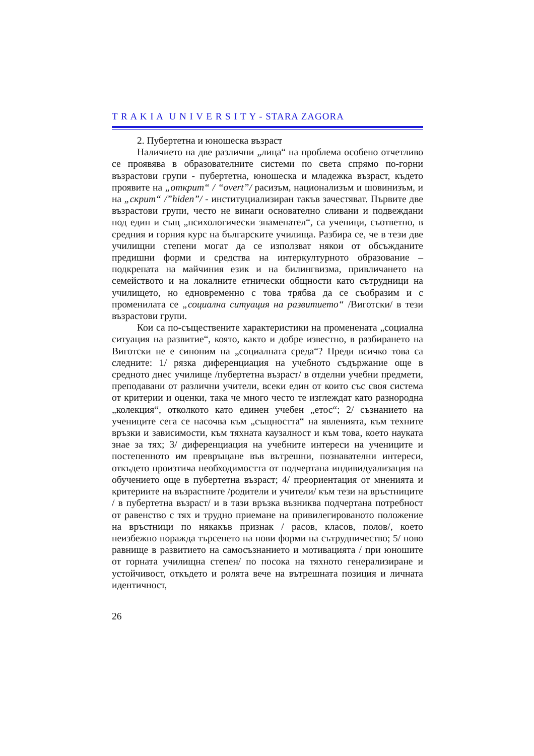T R A K I A U N I V E R S I T Y - STARA ZAGORA
2. Пубертетна и юношеска възраст
Наличието на две различни „лица“ на проблема особено отчетливо се проявява в образователните системи по света спрямо по-горни възрастови групи - пубертетна, юношеска и младежка възраст, където проявите на „открит“ / “overt”/ расизъм, национализъм и шовинизъм, и на „скрит“ /”hiden”/ - институциализиран такъв зачестяват. Първите две възрастови групи, често не винаги основателно сливани и подвеждани под един и същ „психологически знаменател“, са ученици, съответно, в средния и горния курс на българските училища. Разбира се, че в тези две училищни степени могат да се използват някои от обсъжданите предишни форми и средства на интеркултурното образование – подкрепата на майчиния език и на билингвизма, привличането на семейството и на локалните етнически общности като сътрудници на училището, но едновременно с това трябва да се съобразим и с променилата се „социална ситуация на развитието“ /Виготски/ в тези възрастови групи.
Кои са по-съществените характеристики на променената „социална ситуация на развитие“, която, както и добре известно, в разбирането на Виготски не е синоним на „социалната среда“? Преди всичко това са следните: 1/ рязка диференциация на учебното съдържание още в средното днес училище /пубертетна възраст/ в отделни учебни предмети, преподавани от различни учители, всеки един от които със своя система от критерии и оценки, така че много често те изглеждат като разнородна „колекция“, отколкото като единен учебен „етос“; 2/ съзнанието на учениците сега се насочва към „същността“ на явленията, към техните връзки и зависимости, към тяхната каузалност и към това, което науката знае за тях; 3/ диференциация на учебните интереси на учениците и постепенното им превръщане във вътрешни, познавателни интереси, откъдето произтича необходимостта от подчертана индивидуализация на обучението още в пубертетна възраст; 4/ преориентация от мненията и критериите на възрастните /родители и учители/ към тези на връстниците / в пубертетна възраст/ и в тази връзка възниква подчертана потребност от равенство с тях и трудно приемане на привилегированото положение на връстници по някакъв признак / расов, класов, полов/, което неизбежно поражда търсенето на нови форми на сътрудничество; 5/ ново равнище в развитието на самосъзнанието и мотивацията / при юношите от горната училищна степен/ по посока на тяхното генерализиране и устойчивост, откъдето и ролята вече на вътрешната позиция и личната идентичност,
26